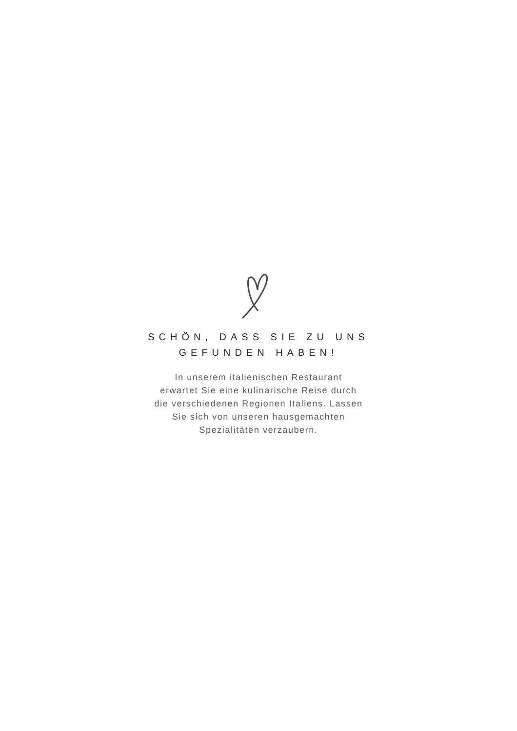SCHÖN, DASS SIE ZU UNS GEFUNDEN HABEN!
In unserem italienischen Restaurant
erwartet Sie eine kulinarische Reise durch
die verschiedenen Regionen Italiens. Lassen
Sie sich von unseren hausgemachten
Spezialitäten verzaubern.